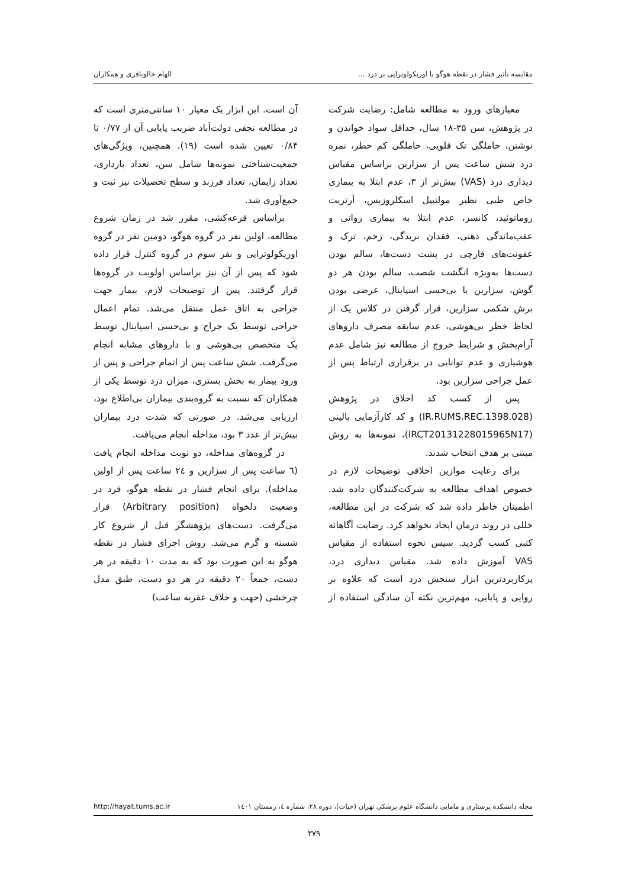مقایسه تأثیر فشار در نقطه هوگو با اوریکولوتراپی بر درد ... الهام خالوباقری و همکاران
معیارهای ورود به مطالعه شامل: رضایت شرکت در پژوهش، سن ۳۵-۱۸ سال، حداقل سواد خواندن و نوشتن، حاملگی تک قلویی، حاملگی کم خطر، نمره درد شش ساعت پس از سزارین براساس مقیاس دیداری درد (VAS) بیش‌تر از ۳، عدم ابتلا به بیماری خاص طبی نظیر مولتیپل اسکلروزیس، آرتریت روماتوئید، کانسر، عدم ابتلا به بیماری روانی و عقب‌ماندگی ذهنی، فقدان بریدگی، زخم، ترک و عفونت‌های قارچی در پشت دست‌ها، سالم بودن دست‌ها به‌ویژه انگشت شصت، سالم بودن هر دو گوش، سزارین با بی‌حسی اسپاینال، عرضی بودن برش شکمی سزارین، قرار گرفتن در کلاس یک از لحاظ خطر بی‌هوشی، عدم سابقه مصرف داروهای آرام‌بخش و شرایط خروج از مطالعه نیز شامل عدم هوشیاری و عدم توانایی در برقراری ارتباط پس از عمل جراحی سزارین بود.
پس از کسب کد اخلاق در پژوهش (IR.RUMS.REC.1398.028) و کد کارآزمایی بالینی (IRCT20131228015965N17)، نمونه‌ها به روش مبتنی بر هدف انتخاب شدند.
برای رعایت موازین اخلاقی توضیحات لازم در خصوص اهداف مطالعه به شرکت‌کنندگان داده شد. اطمینان خاطر داده شد که شرکت در این مطالعه، خللی در روند درمان ایجاد نخواهد کرد. رضایت آگاهانه کتبی کسب گردید. سپس نحوه استفاده از مقیاس VAS آموزش داده شد. مقیاس دیداری درد، پرکاربردترین ابزار سنجش درد است که علاوه بر روایی و پایایی، مهم‌ترین نکته آن سادگی استفاده از آن است. این ابزار یک معیار ۱۰ سانتی‌متری است که در مطالعه نجفی دولت‌آباد ضریب پایایی آن از ۰/۷۷ تا ۰/۸۴ تعیین شده است (۱۹). همچنین، ویژگی‌های جمعیت‌شناختی نمونه‌ها شامل سن، تعداد بارداری، تعداد زایمان، تعداد فرزند و سطح تحصیلات نیز ثبت و جمع‌آوری شد.
براساس قرعه‌کشی، مقرر شد در زمان شروع مطالعه، اولین نفر در گروه هوگو، دومین نفر در گروه اوریکولوتراپی و نفر سوم در گروه کنترل قرار داده شود که پس از آن نیز براساس اولویت در گروه‌ها قرار گرفتند. پس از توضیحات لازم، بیمار جهت جراحی به اتاق عمل منتقل می‌شد. تمام اعمال جراحی توسط یک جراح و بی‌حسی اسپاینال توسط یک متخصص بی‌هوشی و با داروهای مشابه انجام می‌گرفت. شش ساعت پس از اتمام جراحی و پس از ورود بیمار به بخش بستری، میزان درد توسط یکی از همکاران که نسبت به گروه‌بندی بیماران بی‌اطلاع بود، ارزیابی می‌شد. در صورتی که شدت درد بیماران بیش‌تر از عدد ۳ بود، مداخله انجام می‌یافت.
در گروه‌های مداخله، دو نوبت مداخله انجام یافت (٦ ساعت پس از سزارین و ٢٤ ساعت پس از اولین مداخله). برای انجام فشار در نقطه هوگو، فرد در وضعیت دلخواه (Arbitrary position) قرار می‌گرفت. دست‌های پژوهشگر قبل از شروع کار شسته و گرم می‌شد. روش اجرای فشار در نقطه هوگو به این صورت بود که به مدت ۱۰ دقیقه در هر دست، جمعاً ۲۰ دقیقه در هر دو دست، طبق مدل چرخشی (جهت و خلاف عقربه ساعت)
مجله دانشکده پرستاری و مامایی دانشگاه علوم پزشکی تهران (حیات)، دوره ۲۸، شماره ٤، زمستان ۱٤۰۱ http://hayat.tums.ac.ir
۳۷۹